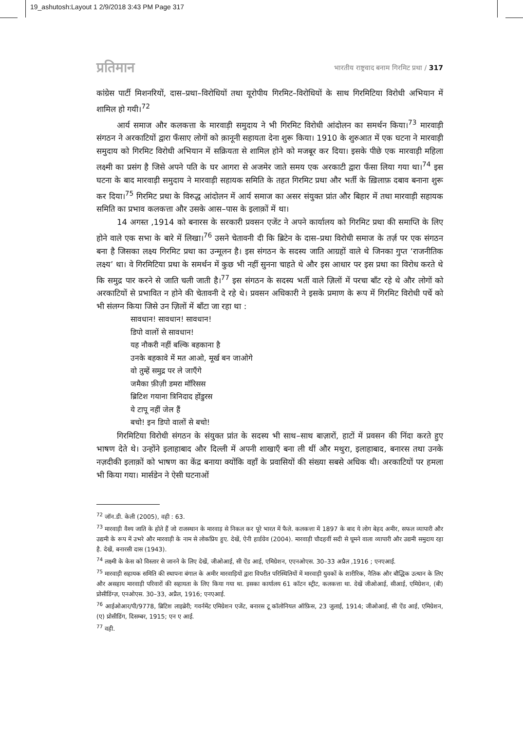19_ashutosh:Layout 1 2/9/2018 3:43 PM Page 317
प्रतिमान भारतीय राष्ट्रवाद बनाम गिरमिट प्रथा / 317
कांग्रेस पार्टी मिशनरियों, दास–प्रथा–विरोधियों तथा यूरोपीय गिरमिट–विरोधियों के साथ गिरमिटिया विरोधी अभियान में शामिल हो गयी।<sup>72</sup>
आर्य समाज और कलकत्ता के मारवाड़ी समुदाय ने भी गिरमिट विरोधी आंदोलन का समर्थन किया।<sup>73</sup> मारवाड़ी संगठन ने अरकाटियों द्वारा फँसाए लोगों को क़ानूनी सहायता देना शुरू किया। 1910 के शुरुआत में एक घटना ने मारवाड़ी समुदाय को गिरमिट विरोधी अभियान में सक्रियता से शामिल होने को मजबूर कर दिया। इसके पीछे एक मारवाड़ी महिला लक्ष्मी का प्रसंग है जिसे अपने पति के घर आगरा से अजमेर जाते समय एक अरकाटी द्वारा फँसा लिया गया था।<sup>74</sup> इस घटना के बाद मारवाड़ी समुदाय ने मारवाड़ी सहायक समिति के तहत गिरमिट प्रथा और भर्ती के ख़िलाफ़ दबाव बनाना शुरू कर दिया।<sup>75</sup> गिरमिट प्रथा के विरुद्ध आंदोलन में आर्य समाज का असर संयुक्त प्रांत और बिहार में तथा मारवाड़ी सहायक समिति का प्रभाव कलकत्ता और उसके आस–पास के इलाक़ों में था।
14 अगस्त ,1914 को बनारस के सरकारी प्रवसन एजेंट ने अपने कार्यालय को गिरमिट प्रथा की समाप्ति के लिए होने वाले एक सभा के बारे में लिखा।<sup>76</sup> उसने चेतावनी दी कि ब्रिटेन के दास–प्रथा विरोधी समाज के तर्ज़ पर एक संगठन बना है जिसका लक्ष्य गिरमिट प्रथा का उन्मूलन है। इस संगठन के सदस्य जाति आग्रहों वाले थे जिनका गुप्त ‘राजनीतिक लक्ष्य’ था। वे गिरमिटिया प्रथा के समर्थन में कुछ भी नहीं सुनना चाहते थे और इस आधार पर इस प्रथा का विरोध करते थे कि समुद्र पार करने से जाति चली जाती है।<sup>77</sup> इस संगठन के सदस्य भर्ती वाले ज़िलों में परचा बाँट रहे थे और लोगों को अरकाटियों से प्रभावित न होने की चेतावनी दे रहे थे। प्रवसन अधिकारी ने इसके प्रमाण के रूप में गिरमिट विरोधी पर्चे को भी संलग्न किया जिसे उन ज़िलों में बाँटा जा रहा था :
सावधान! सावधान! सावधान!
डिपो वालों से सावधान!
यह नौकरी नहीं बल्कि बहकाना है
उनके बहकावे में मत आओ, मूर्ख बन जाओगे
वो तुम्हें समुद्र पर ले जाएँगे
जमैका फ़ीज़ी डमरा मॉरिसस
ब्रिटिश गयाना त्रिनिदाद होंडुरस
ये टापू नहीं जेल हैं
बचो! इन डिपो वालों से बचो!
गिरमिटिया विरोधी संगठन के संयुक्त प्रांत के सदस्य भी साथ–साथ बाज़ारों, हाटों में प्रवसन की निंदा करते हुए भाषण देते थे। उन्होंने इलाहाबाद और दिल्ली में अपनी शाखाएँ बना ली थीं और मथुरा, इलाहाबाद, बनारस तथा उनके नज़दीकी इलाक़ों को भाषण का केंद्र बनाया क्योंकि वहाँ के प्रवासियों की संख्या सबसे अधिक थी। अरकाटियों पर हमला भी किया गया। मार्सडेन ने ऐसी घटनाओं
<sup>72</sup> जॉन.डी. केली (2005), वही : 63.
<sup>73</sup> मारवाड़ी वैश्य जाति के होते हैं जो राजस्थान के मारवाड़ से निकल कर पूरे भारत में फैले. कलकत्ता में 1897 के बाद ये लोग बेहद अमीर, सफल व्यापारी और उद्यमी के रूप में उभरे और मारवाड़ी के नाम से लोकप्रिय हुए. देखें, ऐनी हार्डग्रेव (2004). मारवाड़ी चौदहवीं सदी से घूमने वाला व्यापारी और उद्यमी समुदाय रहा है. देखें, बनारसी दास (1943).
<sup>74</sup> लक्ष्मी के केस को विस्तार से जानने के लिए देखें, जीओआई, सी ऐंड आई, एमिग्रेशन, एएनओएस. 30–33 अप्रैल ,1916 ; एनएआई.
<sup>75</sup> मारवाड़ी सहायक समिति की स्थापना बंगाल के अमीर मारवाड़ियों द्वारा विपरीत परिस्थितियों में मारवाड़ी युवकों के शारीरिक, नैतिक और बौद्धिक उत्थान के लिए और असहाय मारवाड़ी परिवारों की सहायता के लिए किया गया था. इसका कार्यालय 61 कॉटन स्ट्रीट, कलकत्ता था. देखें जीओआई, सीआई, एमिग्रेशन, (बी) प्रोसीडिंग्ज़, एनओएस. 30–33, अप्रैल, 1916; एनएआई.
<sup>76</sup> आईओआर/पी/9778, ब्रिटिश लाइब्रेरी; गवर्नमेंट एमिग्रेशन एजेंट, बनारस टू कॉलोनियल ऑफ़िस, 23 जुलाई, 1914; जीओआई, सी ऐंड आई, एमिग्रेशन, (ए) प्रोसीडिंग, दिसम्बर, 1915; एन ए आई.
<sup>77</sup> वही.